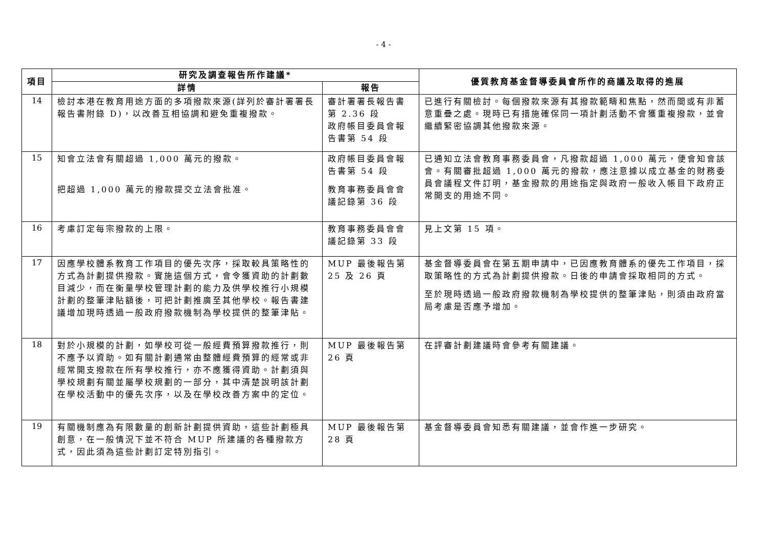- 4 -
| 項目 | 研究及調查報告所作建議* | | 優質教育基金督導委員會所作的商議及取得的進展 |
| --- | --- | --- | --- |
| | 詳情 | 報告 | |
| 14 | 檢討本港在教育用途方面的多項撥款來源(詳列於審計署署長報告書附錄 D)，以改善互相協調和避免重複撥款。 | 審計署署長報告書第 2.36 段 政府帳目委員會報告書第 54 段 | 已進行有關檢討。每個撥款來源有其撥款範疇和焦點，然而間或有非蓄意重疊之處。現時已有措施確保同一項計劃活動不會獲重複撥款，並會繼續緊密協調其他撥款來源。 |
| 15 | 知會立法會有關超過 1,000 萬元的撥款。 把超過 1,000 萬元的撥款提交立法會批准。 | 政府帳目委員會報告書第 54 段 教育事務委員會會議記錄第 36 段 | 已通知立法會教育事務委員會，凡撥款超過 1,000 萬元，便會知會該會。有關審批超過 1,000 萬元的撥款，應注意據以成立基金的財務委員會議程文件訂明，基金撥款的用途指定與政府一般收入帳目下政府正常開支的用途不同。 |
| 16 | 考慮訂定每宗撥款的上限。 | 教育事務委員會會議記錄第 33 段 | 見上文第 15 項。 |
| 17 | 因應學校體系教育工作項目的優先次序，採取較具策略性的方式為計劃提供撥款。實施這個方式，會令獲資助的計劃數目減少，而在衡量學校管理計劃的能力及供學校推行小規模計劃的整筆津貼額後，可把計劃推廣至其他學校。報告書建議增加現時透過一般政府撥款機制為學校提供的整筆津貼。 | MUP 最後報告第 25 及 26 頁 | 基金督導委員會在第五期申請中，已因應教育體系的優先工作項目，採取策略性的方式為計劃提供撥款。日後的申請會採取相同的方式。 至於現時透過一般政府撥款機制為學校提供的整筆津貼，則須由政府當局考慮是否應予增加。 |
| 18 | 對於小規模的計劃，如學校可從一般經費預算撥款推行，則不應予以資助。如有關計劃通常由整體經費預算的經常或非經常開支撥款在所有學校推行，亦不應獲得資助。計劃須與學校規劃有關並屬學校規劃的一部分，其中清楚說明該計劃在學校活動中的優先次序，以及在學校改善方案中的定位。 | MUP 最後報告第 26 頁 | 在評審計劃建議時會參考有關建議。 |
| 19 | 有關機制應為有限數量的創新計劃提供資助，這些計劃極具創意，在一般情況下並不符合 MUP 所建議的各種撥款方式，因此須為這些計劃訂定特別指引。 | MUP 最後報告第 28 頁 | 基金督導委員會知悉有關建議，並會作進一步研究。 |